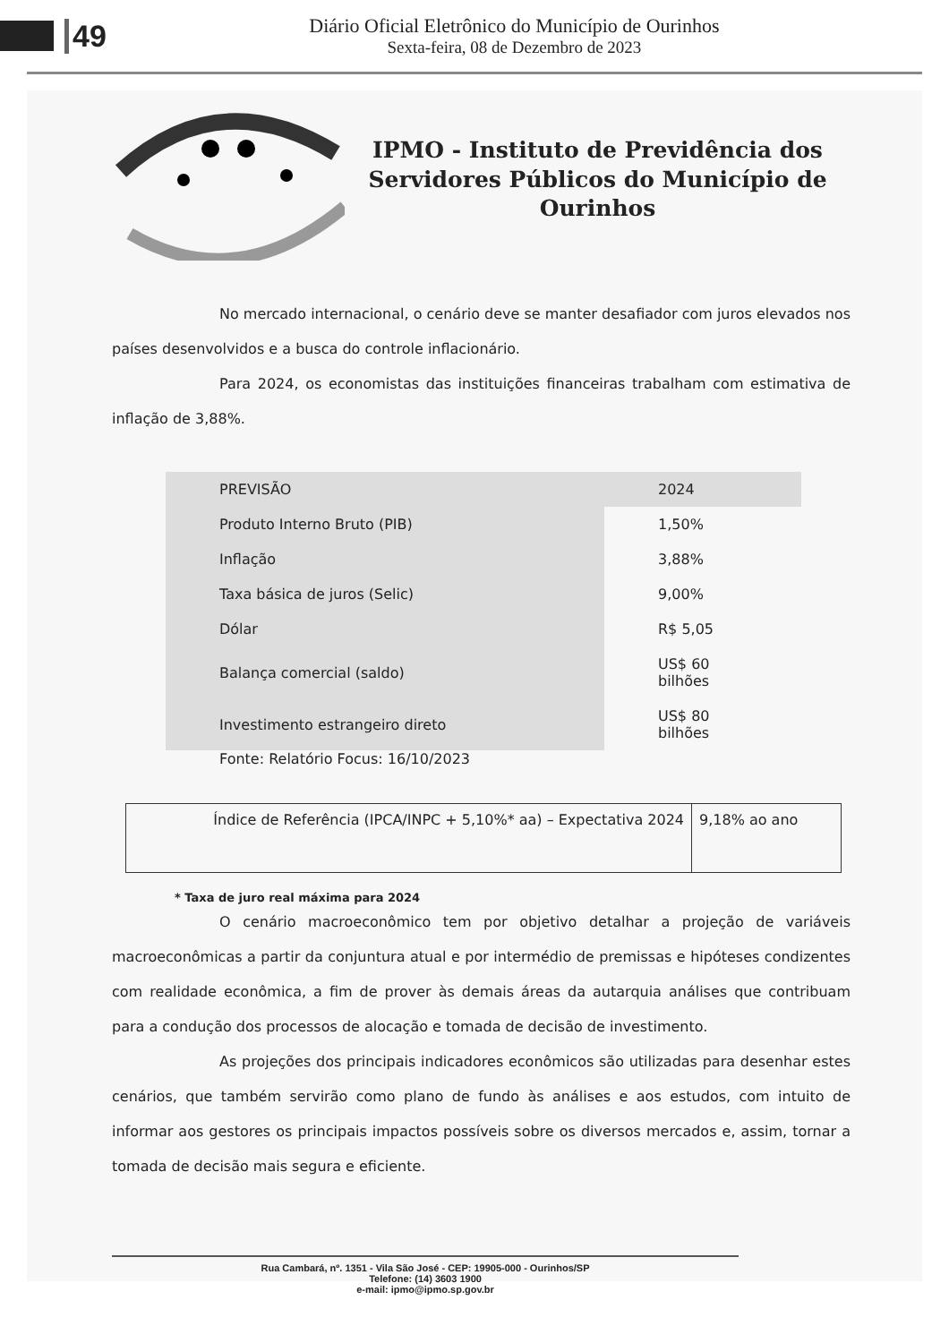49
Diário Oficial Eletrônico do Município de Ourinhos
Sexta-feira, 08 de Dezembro de 2023
IPMO - Instituto de Previdência dos Servidores Públicos do Município de Ourinhos
No mercado internacional, o cenário deve se manter desafiador com juros elevados nos países desenvolvidos e a busca do controle inflacionário.
Para 2024, os economistas das instituições financeiras trabalham com estimativa de inflação de 3,88%.
| PREVISÃO | 2024 |
| Produto Interno Bruto (PIB) | 1,50% |
| Inflação | 3,88% |
| Taxa básica de juros (Selic) | 9,00% |
| Dólar | R$ 5,05 |
| Balança comercial (saldo) | US$ 60 bilhões |
| Investimento estrangeiro direto | US$ 80 bilhões |
Fonte: Relatório Focus: 16/10/2023
| Índice de Referência (IPCA/INPC + 5,10%* aa) – Expectativa 2024 | 9,18% ao ano |
* Taxa de juro real máxima para 2024
O cenário macroeconômico tem por objetivo detalhar a projeção de variáveis macroeconômicas a partir da conjuntura atual e por intermédio de premissas e hipóteses condizentes com realidade econômica, a fim de prover às demais áreas da autarquia análises que contribuam para a condução dos processos de alocação e tomada de decisão de investimento.
As projeções dos principais indicadores econômicos são utilizadas para desenhar estes cenários, que também servirão como plano de fundo às análises e aos estudos, com intuito de informar aos gestores os principais impactos possíveis sobre os diversos mercados e, assim, tornar a tomada de decisão mais segura e eficiente.
Rua Cambará, nº. 1351 - Vila São José - CEP: 19905-000 - Ourinhos/SP
Telefone: (14) 3603 1900
e-mail: ipmo@ipmo.sp.gov.br